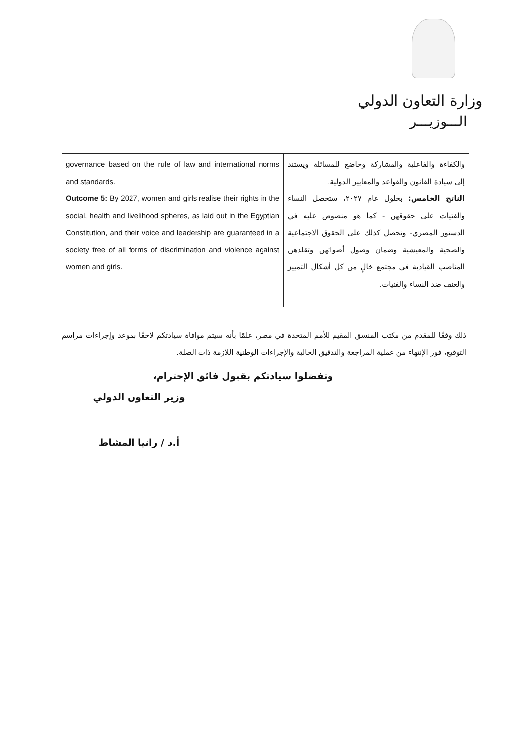وزارة التعاون الدولي
الـــوزيـــر
| governance based on the rule of law and international norms and standards. Outcome 5: By 2027, women and girls realise their rights in the social, health and livelihood spheres, as laid out in the Egyptian Constitution, and their voice and leadership are guaranteed in a society free of all forms of discrimination and violence against women and girls. | والكفاءة والفاعلية والمشاركة وخاضع للمسائلة ويستند إلى سيادة القانون والقواعد والمعايير الدولية. الناتج الخامس: بحلول عام ٢٠٢٧، ستحصل النساء والفتيات على حقوقهن - كما هو منصوص عليه في الدستور المصري- وتحصل كذلك على الحقوق الاجتماعية والصحية والمعيشية وضمان وصول أصواتهن وتقلدهن المناصب القيادية في مجتمع خالٍ من كل أشكال التمييز والعنف ضد النساء والفتيات. |
ذلك وفقًا للمقدم من مكتب المنسق المقيم للأمم المتحدة في مصر، علمًا بأنه سيتم موافاة سيادتكم لاحقًا بموعد وإجراءات مراسم التوقيع، فور الإنتهاء من عملية المراجعة والتدقيق الحالية والإجراءات الوطنية اللازمة ذات الصلة.
وتفضلوا سيادتكم بقبول فائق الإحترام،
وزير التعاون الدولي
أ.د / رانيا المشاط